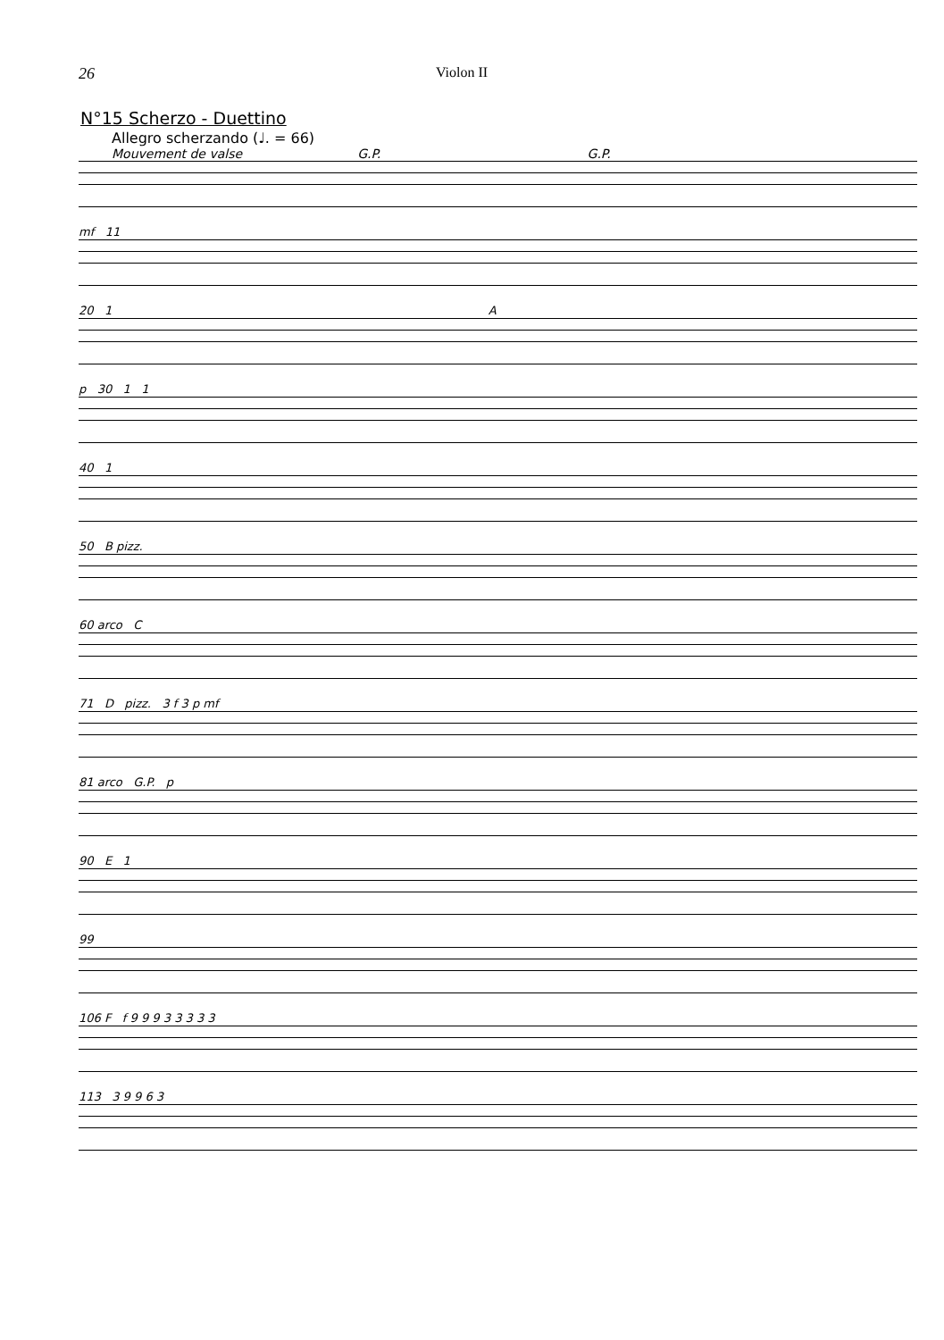26 Violon II
N°15 Scherzo - Duettino
Allegro scherzando (♩. = 66)
Mouvement de valse G.P. G.P.
mf 11
20 1 A
p 30 1 1
40 1
50 B pizz.
60 arco C
71 D pizz. 3 f 3 p mf
81 arco G.P. p
90 E 1
99
106 F f 9 9 9 3 3 3 3 3
113 3 9 9 6 3